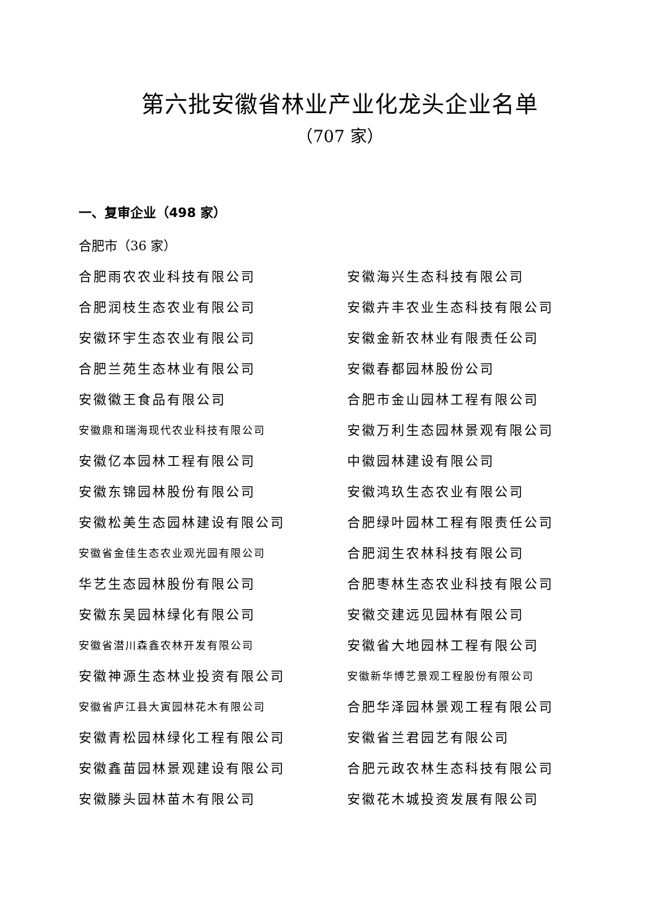第六批安徽省林业产业化龙头企业名单
（707 家）
一、复审企业（498 家）
合肥市（36 家）
| 合肥雨农农业科技有限公司 | 安徽海兴生态科技有限公司 |
| 合肥润枝生态农业有限公司 | 安徽卉丰农业生态科技有限公司 |
| 安徽环宇生态农业有限公司 | 安徽金新农林业有限责任公司 |
| 合肥兰苑生态林业有限公司 | 安徽春都园林股份公司 |
| 安徽徽王食品有限公司 | 合肥市金山园林工程有限公司 |
| 安徽鼎和瑞海现代农业科技有限公司 | 安徽万利生态园林景观有限公司 |
| 安徽亿本园林工程有限公司 | 中徽园林建设有限公司 |
| 安徽东锦园林股份有限公司 | 安徽鸿玖生态农业有限公司 |
| 安徽松美生态园林建设有限公司 | 合肥绿叶园林工程有限责任公司 |
| 安徽省金佳生态农业观光园有限公司 | 合肥润生农林科技有限公司 |
| 华艺生态园林股份有限公司 | 合肥枣林生态农业科技有限公司 |
| 安徽东吴园林绿化有限公司 | 安徽交建远见园林有限公司 |
| 安徽省潜川森鑫农林开发有限公司 | 安徽省大地园林工程有限公司 |
| 安徽神源生态林业投资有限公司 | 安徽新华博艺景观工程股份有限公司 |
| 安徽省庐江县大寅园林花木有限公司 | 合肥华泽园林景观工程有限公司 |
| 安徽青松园林绿化工程有限公司 | 安徽省兰君园艺有限公司 |
| 安徽鑫苗园林景观建设有限公司 | 合肥元政农林生态科技有限公司 |
| 安徽滕头园林苗木有限公司 | 安徽花木城投资发展有限公司 |